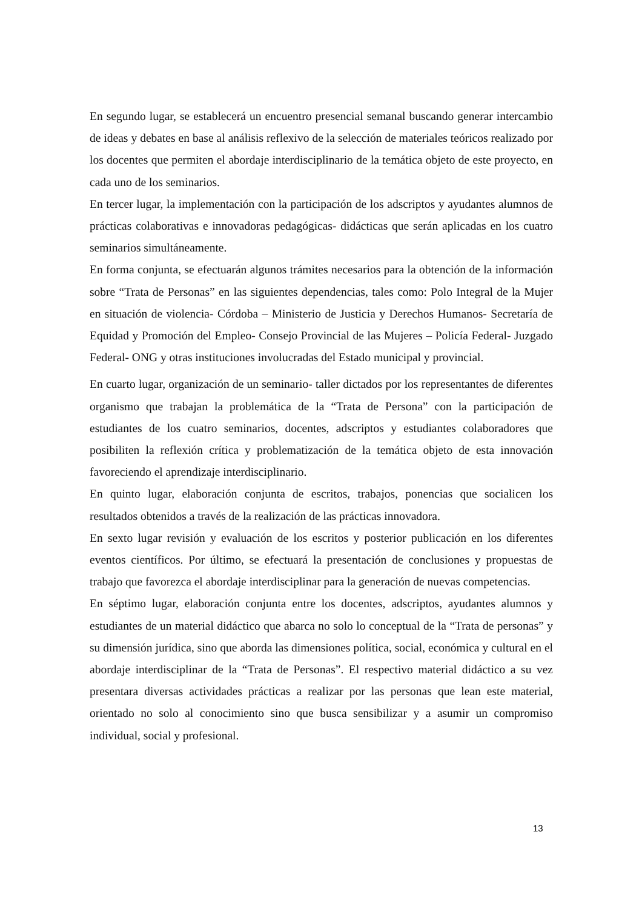En segundo lugar, se establecerá un encuentro presencial semanal buscando generar intercambio de ideas y debates en base al análisis reflexivo de la selección de materiales teóricos realizado por los docentes que permiten el abordaje interdisciplinario de la temática objeto de este proyecto, en cada uno de los seminarios.
En tercer lugar, la implementación con la participación de los adscriptos y ayudantes alumnos de prácticas colaborativas e innovadoras pedagógicas- didácticas que serán aplicadas en los cuatro seminarios simultáneamente.
En forma conjunta, se efectuarán algunos trámites necesarios para la obtención de la información sobre “Trata de Personas” en las siguientes dependencias, tales como: Polo Integral de la Mujer en situación de violencia- Córdoba – Ministerio de Justicia y Derechos Humanos- Secretaría de Equidad y Promoción del Empleo- Consejo Provincial de las Mujeres – Policía Federal- Juzgado Federal- ONG y otras instituciones involucradas del Estado municipal y provincial.
En cuarto lugar, organización de un seminario- taller dictados por los representantes de diferentes organismo que trabajan la problemática de la “Trata de Persona” con la participación de estudiantes de los cuatro seminarios, docentes, adscriptos y estudiantes colaboradores que posibiliten la reflexión crítica y problematización de la temática objeto de esta innovación favoreciendo el aprendizaje interdisciplinario.
En quinto lugar, elaboración conjunta de escritos, trabajos, ponencias que socialicen los resultados obtenidos a través de la realización de las prácticas innovadora.
En sexto lugar revisión y evaluación de los escritos y posterior publicación en los diferentes eventos científicos. Por último, se efectuará la presentación de conclusiones y propuestas de trabajo que favorezca el abordaje interdisciplinar para la generación de nuevas competencias.
En séptimo lugar, elaboración conjunta entre los docentes, adscriptos, ayudantes alumnos y estudiantes de un material didáctico que abarca no solo lo conceptual de la “Trata de personas” y su dimensión jurídica, sino que aborda las dimensiones política, social, económica y cultural en el abordaje interdisciplinar de la “Trata de Personas”. El respectivo material didáctico a su vez presentara diversas actividades prácticas a realizar por las personas que lean este material, orientado no solo al conocimiento sino que busca sensibilizar y a asumir un compromiso individual, social y profesional.
13